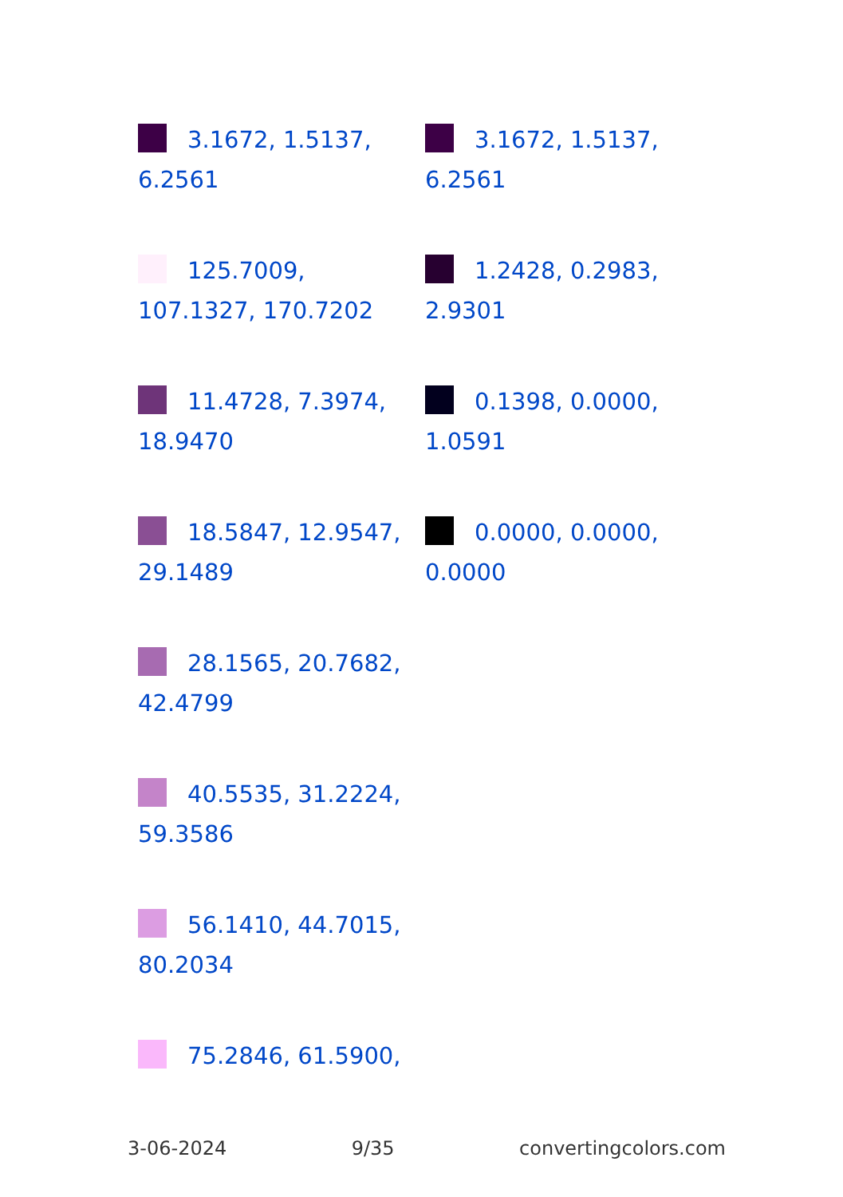3.1672, 1.5137, 6.2561
125.7009, 107.1327, 170.7202
11.4728, 7.3974, 18.9470
18.5847, 12.9547, 29.1489
28.1565, 20.7682, 42.4799
40.5535, 31.2224, 59.3586
56.1410, 44.7015, 80.2034
75.2846, 61.5900,
3.1672, 1.5137, 6.2561
1.2428, 0.2983, 2.9301
0.1398, 0.0000, 1.0591
0.0000, 0.0000, 0.0000
3-06-2024 9/35 convertingcolors.com